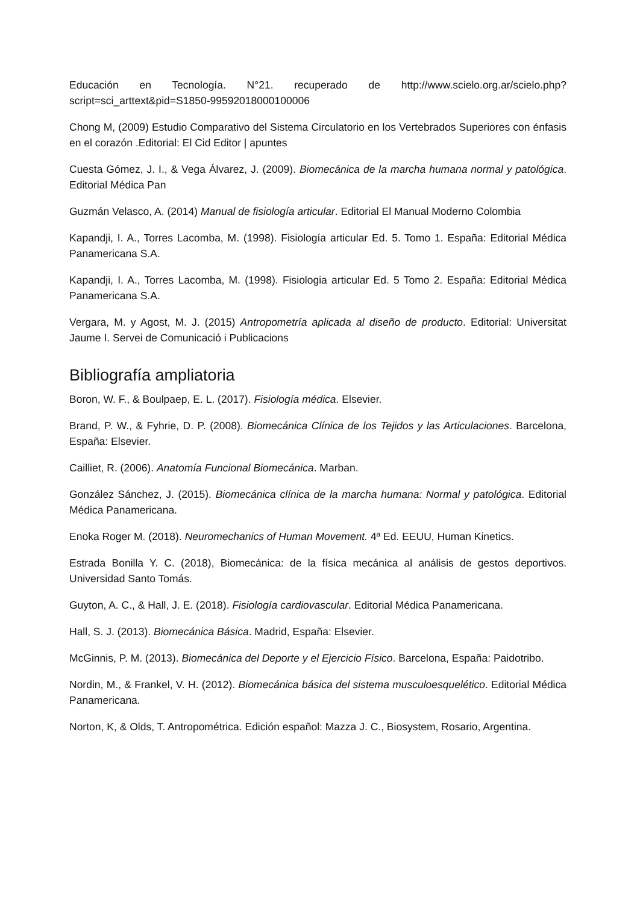Educación en Tecnología. N°21. recuperado de http://www.scielo.org.ar/scielo.php?script=sci_arttext&pid=S1850-99592018000100006
Chong M, (2009) Estudio Comparativo del Sistema Circulatorio en los Vertebrados Superiores con énfasis en el corazón .Editorial: El Cid Editor | apuntes
Cuesta Gómez, J. I., & Vega Álvarez, J. (2009). Biomecánica de la marcha humana normal y patológica. Editorial Médica Pan
Guzmán Velasco, A. (2014) Manual de fisiología articular. Editorial El Manual Moderno Colombia
Kapandji, I. A., Torres Lacomba, M. (1998). Fisiología articular Ed. 5. Tomo 1. España: Editorial Médica Panamericana S.A.
Kapandji, I. A., Torres Lacomba, M. (1998). Fisiologia articular Ed. 5 Tomo 2. España: Editorial Médica Panamericana S.A.
Vergara, M. y Agost, M. J. (2015) Antropometría aplicada al diseño de producto. Editorial: Universitat Jaume I. Servei de Comunicació i Publicacions
Bibliografía ampliatoria
Boron, W. F., & Boulpaep, E. L. (2017). Fisiología médica. Elsevier.
Brand, P. W., & Fyhrie, D. P. (2008). Biomecánica Clínica de los Tejidos y las Articulaciones. Barcelona, España: Elsevier.
Cailliet, R. (2006). Anatomía Funcional Biomecánica. Marban.
González Sánchez, J. (2015). Biomecánica clínica de la marcha humana: Normal y patológica. Editorial Médica Panamericana.
Enoka Roger M. (2018). Neuromechanics of Human Movement. 4ª Ed. EEUU, Human Kinetics.
Estrada Bonilla Y. C. (2018), Biomecánica: de la física mecánica al análisis de gestos deportivos. Universidad Santo Tomás.
Guyton, A. C., & Hall, J. E. (2018). Fisiología cardiovascular. Editorial Médica Panamericana.
Hall, S. J. (2013). Biomecánica Básica. Madrid, España: Elsevier.
McGinnis, P. M. (2013). Biomecánica del Deporte y el Ejercicio Físico. Barcelona, España: Paidotribo.
Nordin, M., & Frankel, V. H. (2012). Biomecánica básica del sistema musculoesquelético. Editorial Médica Panamericana.
Norton, K, & Olds, T. Antropométrica. Edición español: Mazza J. C., Biosystem, Rosario, Argentina.